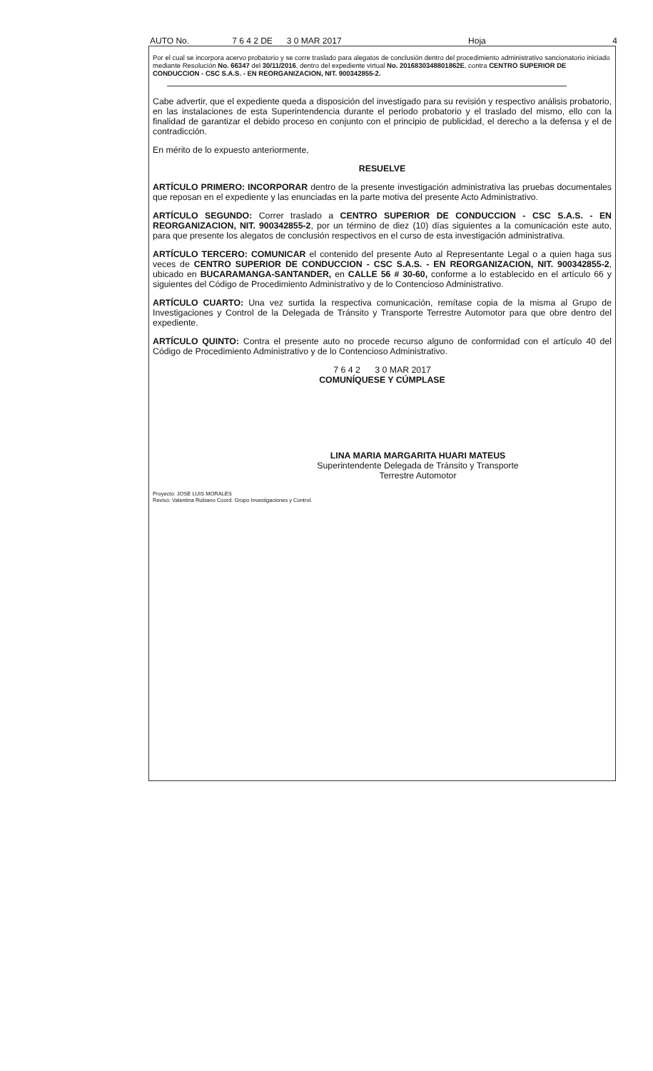AUTO No. 7 6 4 2 DE 3 0 MAR 2017 Hoja 4
Por el cual se incorpora acervo probatorio y se corre traslado para alegatos de conclusión dentro del procedimiento administrativo sancionatorio iniciado mediante Resolución No. 66347 del 30/11/2016, dentro del expediente virtual No. 2016830348801862E, contra CENTRO SUPERIOR DE CONDUCCION - CSC S.A.S. - EN REORGANIZACION, NIT. 900342855-2.
Cabe advertir, que el expediente queda a disposición del investigado para su revisión y respectivo análisis probatorio, en las instalaciones de esta Superintendencia durante el periodo probatorio y el traslado del mismo, ello con la finalidad de garantizar el debido proceso en conjunto con el principio de publicidad, el derecho a la defensa y el de contradicción.
En mérito de lo expuesto anteriormente,
RESUELVE
ARTÍCULO PRIMERO: INCORPORAR dentro de la presente investigación administrativa las pruebas documentales que reposan en el expediente y las enunciadas en la parte motiva del presente Acto Administrativo.
ARTÍCULO SEGUNDO: Correr traslado a CENTRO SUPERIOR DE CONDUCCION - CSC S.A.S. - EN REORGANIZACION, NIT. 900342855-2, por un término de diez (10) días siguientes a la comunicación este auto, para que presente los alegatos de conclusión respectivos en el curso de esta investigación administrativa.
ARTÍCULO TERCERO: COMUNICAR el contenido del presente Auto al Representante Legal o a quien haga sus veces de CENTRO SUPERIOR DE CONDUCCION - CSC S.A.S. - EN REORGANIZACION, NIT. 900342855-2, ubicado en BUCARAMANGA-SANTANDER, en CALLE 56 # 30-60, conforme a lo establecido en el artículo 66 y siguientes del Código de Procedimiento Administrativo y de lo Contencioso Administrativo.
ARTÍCULO CUARTO: Una vez surtida la respectiva comunicación, remítase copia de la misma al Grupo de Investigaciones y Control de la Delegada de Tránsito y Transporte Terrestre Automotor para que obre dentro del expediente.
ARTÍCULO QUINTO: Contra el presente auto no procede recurso alguno de conformidad con el artículo 40 del Código de Procedimiento Administrativo y de lo Contencioso Administrativo.
7 6 4 2 3 0 MAR 2017
COMUNÍQUESE Y CÚMPLASE
LINA MARIA MARGARITA HUARI MATEUS
Superintendente Delegada de Tránsito y Transporte
Terrestre Automotor
Proyectó: JOSE LUIS MORALES
Revisó: Valentina Rubiano Coord. Grupo Investigaciones y Control.